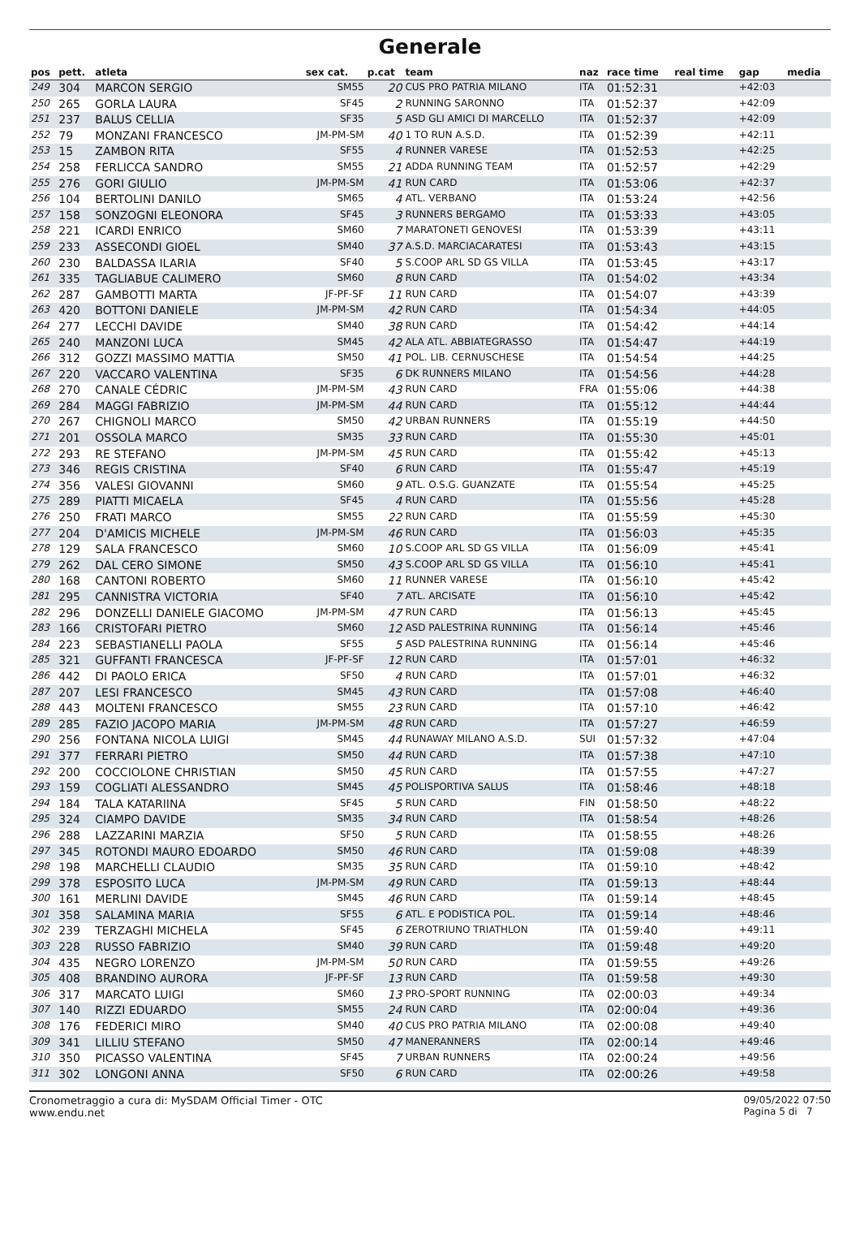Generale
| pos | pett. | atleta | sex cat. | p.cat | team | naz | race time | real time | gap | media |
| --- | --- | --- | --- | --- | --- | --- | --- | --- | --- | --- |
| 249 | 304 | MARCON SERGIO | SM55 | 20 | CUS PRO PATRIA MILANO | ITA | 01:52:31 | | +42:03 | |
| 250 | 265 | GORLA LAURA | SF45 | 2 | RUNNING SARONNO | ITA | 01:52:37 | | +42:09 | |
| 251 | 237 | BALUS CELLIA | SF35 | 5 | ASD GLI AMICI DI MARCELLO | ITA | 01:52:37 | | +42:09 | |
| 252 | 79 | MONZANI FRANCESCO | JM-PM-SM | 40 | 1 TO RUN A.S.D. | ITA | 01:52:39 | | +42:11 | |
| 253 | 15 | ZAMBON RITA | SF55 | 4 | RUNNER VARESE | ITA | 01:52:53 | | +42:25 | |
| 254 | 258 | FERLICCA SANDRO | SM55 | 21 | ADDA RUNNING TEAM | ITA | 01:52:57 | | +42:29 | |
| 255 | 276 | GORI GIULIO | JM-PM-SM | 41 | RUN CARD | ITA | 01:53:06 | | +42:37 | |
| 256 | 104 | BERTOLINI DANILO | SM65 | 4 | ATL. VERBANO | ITA | 01:53:24 | | +42:56 | |
| 257 | 158 | SONZOGNI ELEONORA | SF45 | 3 | RUNNERS BERGAMO | ITA | 01:53:33 | | +43:05 | |
| 258 | 221 | ICARDI ENRICO | SM60 | 7 | MARATONETI GENOVESI | ITA | 01:53:39 | | +43:11 | |
| 259 | 233 | ASSECONDI GIOEL | SM40 | 37 | A.S.D. MARCIACARATESI | ITA | 01:53:43 | | +43:15 | |
| 260 | 230 | BALDASSA ILARIA | SF40 | 5 | S.COOP ARL SD GS VILLA | ITA | 01:53:45 | | +43:17 | |
| 261 | 335 | TAGLIABUE CALIMERO | SM60 | 8 | RUN CARD | ITA | 01:54:02 | | +43:34 | |
| 262 | 287 | GAMBOTTI MARTA | JF-PF-SF | 11 | RUN CARD | ITA | 01:54:07 | | +43:39 | |
| 263 | 420 | BOTTONI DANIELE | JM-PM-SM | 42 | RUN CARD | ITA | 01:54:34 | | +44:05 | |
| 264 | 277 | LECCHI DAVIDE | SM40 | 38 | RUN CARD | ITA | 01:54:42 | | +44:14 | |
| 265 | 240 | MANZONI LUCA | SM45 | 42 | ALA ATL. ABBIATEGRASSO | ITA | 01:54:47 | | +44:19 | |
| 266 | 312 | GOZZI MASSIMO MATTIA | SM50 | 41 | POL. LIB. CERNUSCHESE | ITA | 01:54:54 | | +44:25 | |
| 267 | 220 | VACCARO VALENTINA | SF35 | 6 | DK RUNNERS MILANO | ITA | 01:54:56 | | +44:28 | |
| 268 | 270 | CANALE CÉDRIC | JM-PM-SM | 43 | RUN CARD | FRA | 01:55:06 | | +44:38 | |
| 269 | 284 | MAGGI FABRIZIO | JM-PM-SM | 44 | RUN CARD | ITA | 01:55:12 | | +44:44 | |
| 270 | 267 | CHIGNOLI MARCO | SM50 | 42 | URBAN RUNNERS | ITA | 01:55:19 | | +44:50 | |
| 271 | 201 | OSSOLA MARCO | SM35 | 33 | RUN CARD | ITA | 01:55:30 | | +45:01 | |
| 272 | 293 | RE STEFANO | JM-PM-SM | 45 | RUN CARD | ITA | 01:55:42 | | +45:13 | |
| 273 | 346 | REGIS CRISTINA | SF40 | 6 | RUN CARD | ITA | 01:55:47 | | +45:19 | |
| 274 | 356 | VALESI GIOVANNI | SM60 | 9 | ATL. O.S.G. GUANZATE | ITA | 01:55:54 | | +45:25 | |
| 275 | 289 | PIATTI MICAELA | SF45 | 4 | RUN CARD | ITA | 01:55:56 | | +45:28 | |
| 276 | 250 | FRATI MARCO | SM55 | 22 | RUN CARD | ITA | 01:55:59 | | +45:30 | |
| 277 | 204 | D'AMICIS MICHELE | JM-PM-SM | 46 | RUN CARD | ITA | 01:56:03 | | +45:35 | |
| 278 | 129 | SALA FRANCESCO | SM60 | 10 | S.COOP ARL SD GS VILLA | ITA | 01:56:09 | | +45:41 | |
| 279 | 262 | DAL CERO SIMONE | SM50 | 43 | S.COOP ARL SD GS VILLA | ITA | 01:56:10 | | +45:41 | |
| 280 | 168 | CANTONI ROBERTO | SM60 | 11 | RUNNER VARESE | ITA | 01:56:10 | | +45:42 | |
| 281 | 295 | CANNISTRA VICTORIA | SF40 | 7 | ATL. ARCISATE | ITA | 01:56:10 | | +45:42 | |
| 282 | 296 | DONZELLI DANIELE GIACOMO | JM-PM-SM | 47 | RUN CARD | ITA | 01:56:13 | | +45:45 | |
| 283 | 166 | CRISTOFARI PIETRO | SM60 | 12 | ASD PALESTRINA RUNNING | ITA | 01:56:14 | | +45:46 | |
| 284 | 223 | SEBASTIANELLI PAOLA | SF55 | 5 | ASD PALESTRINA RUNNING | ITA | 01:56:14 | | +45:46 | |
| 285 | 321 | GUFFANTI FRANCESCA | JF-PF-SF | 12 | RUN CARD | ITA | 01:57:01 | | +46:32 | |
| 286 | 442 | DI PAOLO ERICA | SF50 | 4 | RUN CARD | ITA | 01:57:01 | | +46:32 | |
| 287 | 207 | LESI FRANCESCO | SM45 | 43 | RUN CARD | ITA | 01:57:08 | | +46:40 | |
| 288 | 443 | MOLTENI FRANCESCO | SM55 | 23 | RUN CARD | ITA | 01:57:10 | | +46:42 | |
| 289 | 285 | FAZIO JACOPO MARIA | JM-PM-SM | 48 | RUN CARD | ITA | 01:57:27 | | +46:59 | |
| 290 | 256 | FONTANA NICOLA LUIGI | SM45 | 44 | RUNAWAY MILANO A.S.D. | SUI | 01:57:32 | | +47:04 | |
| 291 | 377 | FERRARI PIETRO | SM50 | 44 | RUN CARD | ITA | 01:57:38 | | +47:10 | |
| 292 | 200 | COCCIOLONE CHRISTIAN | SM50 | 45 | RUN CARD | ITA | 01:57:55 | | +47:27 | |
| 293 | 159 | COGLIATI ALESSANDRO | SM45 | 45 | POLISPORTIVA SALUS | ITA | 01:58:46 | | +48:18 | |
| 294 | 184 | TALA KATARIINA | SF45 | 5 | RUN CARD | FIN | 01:58:50 | | +48:22 | |
| 295 | 324 | CIAMPO DAVIDE | SM35 | 34 | RUN CARD | ITA | 01:58:54 | | +48:26 | |
| 296 | 288 | LAZZARINI MARZIA | SF50 | 5 | RUN CARD | ITA | 01:58:55 | | +48:26 | |
| 297 | 345 | ROTONDI MAURO EDOARDO | SM50 | 46 | RUN CARD | ITA | 01:59:08 | | +48:39 | |
| 298 | 198 | MARCHELLI CLAUDIO | SM35 | 35 | RUN CARD | ITA | 01:59:10 | | +48:42 | |
| 299 | 378 | ESPOSITO LUCA | JM-PM-SM | 49 | RUN CARD | ITA | 01:59:13 | | +48:44 | |
| 300 | 161 | MERLINI DAVIDE | SM45 | 46 | RUN CARD | ITA | 01:59:14 | | +48:45 | |
| 301 | 358 | SALAMINA MARIA | SF55 | 6 | ATL. E PODISTICA POL. | ITA | 01:59:14 | | +48:46 | |
| 302 | 239 | TERZAGHI MICHELA | SF45 | 6 | ZEROTRIUNO TRIATHLON | ITA | 01:59:40 | | +49:11 | |
| 303 | 228 | RUSSO FABRIZIO | SM40 | 39 | RUN CARD | ITA | 01:59:48 | | +49:20 | |
| 304 | 435 | NEGRO LORENZO | JM-PM-SM | 50 | RUN CARD | ITA | 01:59:55 | | +49:26 | |
| 305 | 408 | BRANDINO AURORA | JF-PF-SF | 13 | RUN CARD | ITA | 01:59:58 | | +49:30 | |
| 306 | 317 | MARCATO LUIGI | SM60 | 13 | PRO-SPORT RUNNING | ITA | 02:00:03 | | +49:34 | |
| 307 | 140 | RIZZI EDUARDO | SM55 | 24 | RUN CARD | ITA | 02:00:04 | | +49:36 | |
| 308 | 176 | FEDERICI MIRO | SM40 | 40 | CUS PRO PATRIA MILANO | ITA | 02:00:08 | | +49:40 | |
| 309 | 341 | LILLIU STEFANO | SM50 | 47 | MANERANNERS | ITA | 02:00:14 | | +49:46 | |
| 310 | 350 | PICASSO VALENTINA | SF45 | 7 | URBAN RUNNERS | ITA | 02:00:24 | | +49:56 | |
| 311 | 302 | LONGONI ANNA | SF50 | 6 | RUN CARD | ITA | 02:00:26 | | +49:58 | |
Cronometraggio a cura di: MySDAM Official Timer - OTC
www.endu.net
09/05/2022 07:50
Pagina 5 di 7